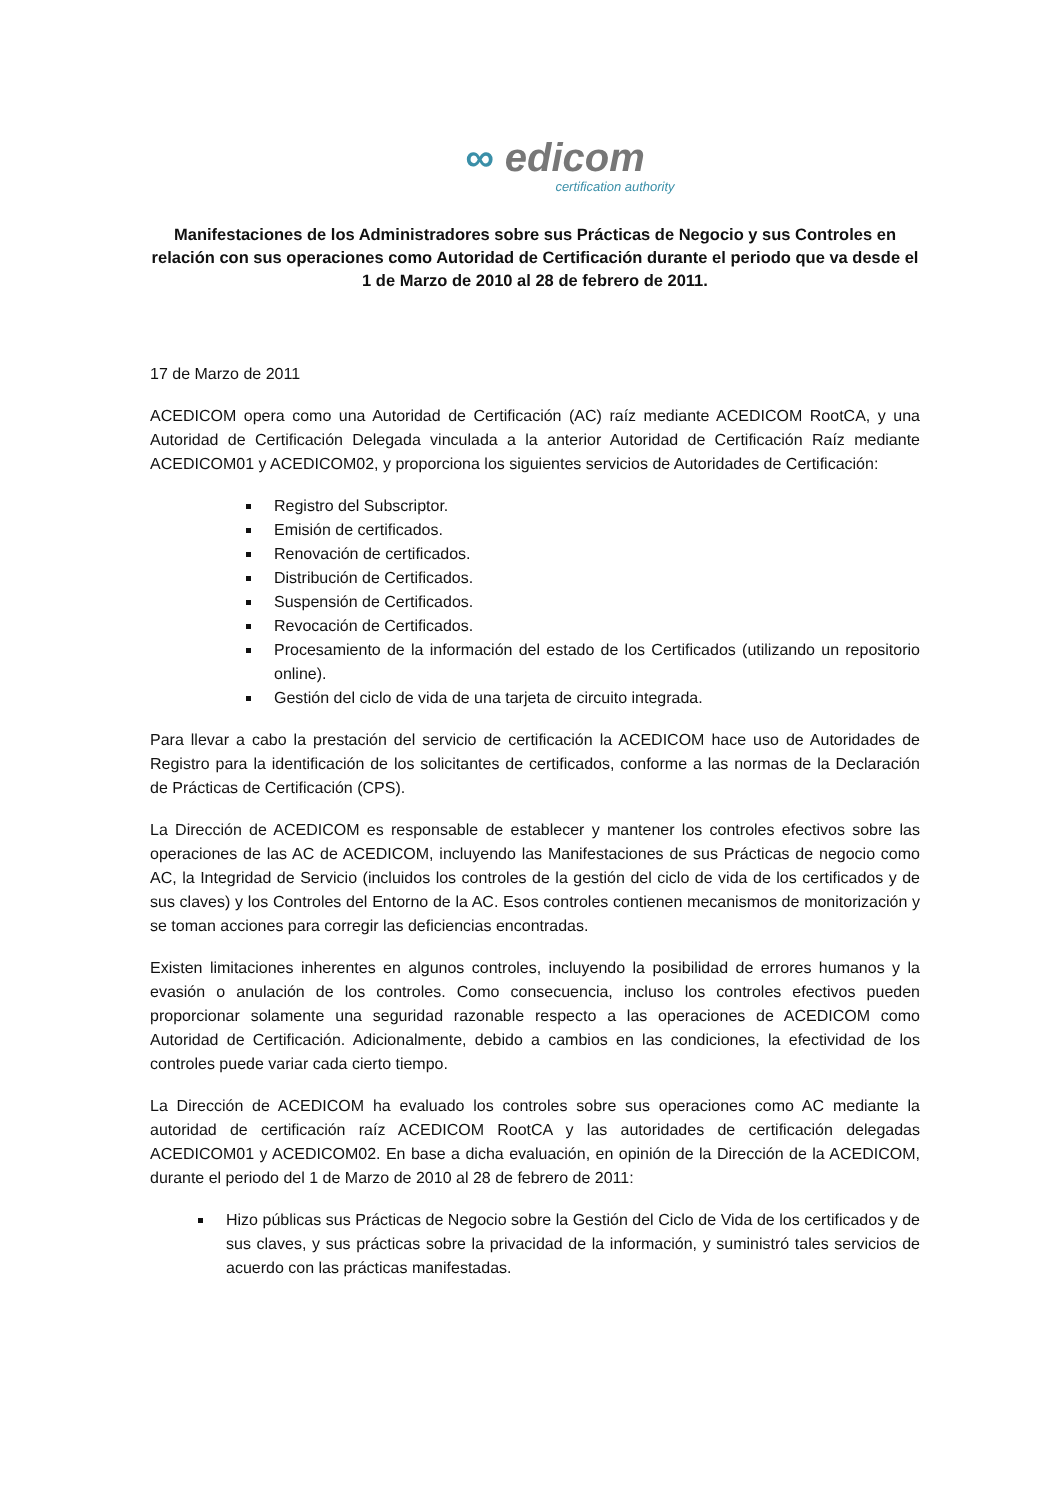∞ edicom
certification authority
Manifestaciones de los Administradores sobre sus Prácticas de Negocio y sus Controles en relación con sus operaciones como Autoridad de Certificación durante el periodo que va desde el 1 de Marzo de 2010 al 28 de febrero de 2011.
17 de Marzo de 2011
ACEDICOM opera como una Autoridad de Certificación (AC) raíz mediante ACEDICOM RootCA, y una Autoridad de Certificación Delegada vinculada a la anterior Autoridad de Certificación Raíz mediante ACEDICOM01 y ACEDICOM02, y proporciona los siguientes servicios de Autoridades de Certificación:
Registro del Subscriptor.
Emisión de certificados.
Renovación de certificados.
Distribución de Certificados.
Suspensión de Certificados.
Revocación de Certificados.
Procesamiento de la información del estado de los Certificados (utilizando un repositorio online).
Gestión del ciclo de vida de una tarjeta de circuito integrada.
Para llevar a cabo la prestación del servicio de certificación la ACEDICOM hace uso de Autoridades de Registro para la identificación de los solicitantes de certificados, conforme a las normas de la Declaración de Prácticas de Certificación (CPS).
La Dirección de ACEDICOM es responsable de establecer y mantener los controles efectivos sobre las operaciones de las AC de ACEDICOM, incluyendo las Manifestaciones de sus Prácticas de negocio como AC, la Integridad de Servicio (incluidos los controles de la gestión del ciclo de vida de los certificados y de sus claves) y los Controles del Entorno de la AC. Esos controles contienen mecanismos de monitorización y se toman acciones para corregir las deficiencias encontradas.
Existen limitaciones inherentes en algunos controles, incluyendo la posibilidad de errores humanos y la evasión o anulación de los controles. Como consecuencia, incluso los controles efectivos pueden proporcionar solamente una seguridad razonable respecto a las operaciones de ACEDICOM como Autoridad de Certificación. Adicionalmente, debido a cambios en las condiciones, la efectividad de los controles puede variar cada cierto tiempo.
La Dirección de ACEDICOM ha evaluado los controles sobre sus operaciones como AC mediante la autoridad de certificación raíz ACEDICOM RootCA y las autoridades de certificación delegadas ACEDICOM01 y ACEDICOM02. En base a dicha evaluación, en opinión de la Dirección de la ACEDICOM, durante el periodo del 1 de Marzo de 2010 al 28 de febrero de 2011:
Hizo públicas sus Prácticas de Negocio sobre la Gestión del Ciclo de Vida de los certificados y de sus claves, y sus prácticas sobre la privacidad de la información, y suministró tales servicios de acuerdo con las prácticas manifestadas.